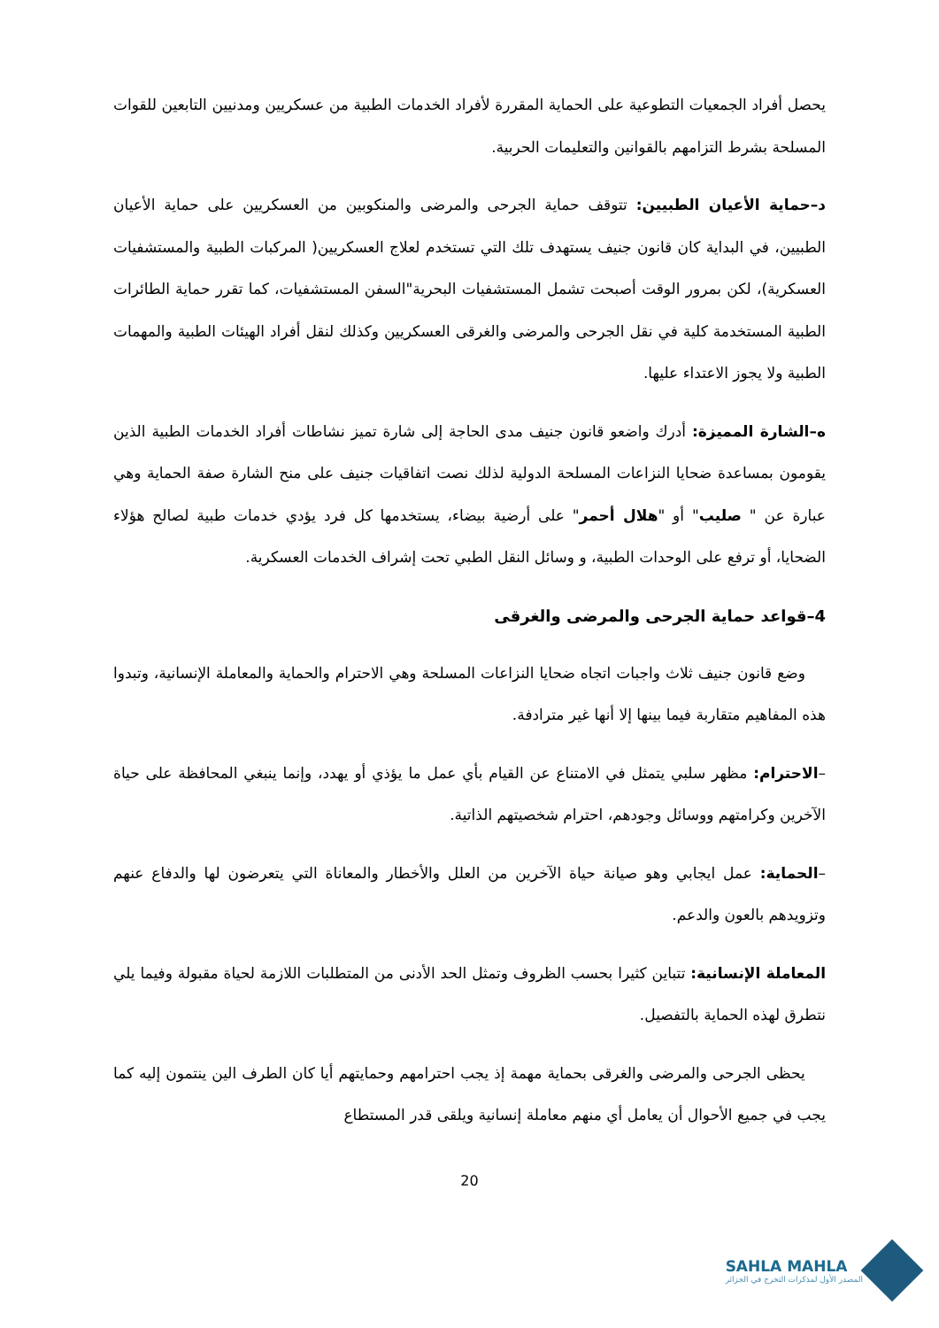يحصل أفراد الجمعيات التطوعية على الحماية المقررة لأفراد الخدمات الطبية من عسكريين ومدنيين التابعين للقوات المسلحة بشرط التزامهم بالقوانين والتعليمات الحربية.
د–حماية الأعيان الطبيين: تتوقف حماية الجرحى والمرضى والمنكوبين من العسكريين على حماية الأعيان الطبيين، في البداية كان قانون جنيف يستهدف تلك التي تستخدم لعلاج العسكريين( المركبات الطبية والمستشفيات العسكرية)، لكن بمرور الوقت أصبحت تشمل المستشفيات البحرية"السفن المستشفيات، كما تقرر حماية الطائرات الطبية المستخدمة كلية في نقل الجرحى والمرضى والغرقى العسكريين وكذلك لنقل أفراد الهيئات الطبية والمهمات الطبية ولا يجوز الاعتداء عليها.
ه–الشارة المميزة: أدرك واضعو قانون جنيف مدى الحاجة إلى شارة تميز نشاطات أفراد الخدمات الطبية الذين يقومون بمساعدة ضحايا النزاعات المسلحة الدولية لذلك نصت اتفاقيات جنيف على منح الشارة صفة الحماية وهي عبارة عن " صليب" أو "هلال أحمر" على أرضية بيضاء، يستخدمها كل فرد يؤدي خدمات طبية لصالح هؤلاء الضحايا، أو ترفع على الوحدات الطبية، و وسائل النقل الطبي تحت إشراف الخدمات العسكرية.
4–قواعد حماية الجرحى والمرضى والغرقى
وضع قانون جنيف ثلاث واجبات اتجاه ضحايا النزاعات المسلحة وهي الاحترام والحماية والمعاملة الإنسانية، وتبدوا هذه المفاهيم متقاربة فيما بينها إلا أنها غير مترادفة.
–الاحترام: مظهر سلبي يتمثل في الامتناع عن القيام بأي عمل ما يؤذي أو يهدد، وإنما ينبغي المحافظة على حياة الآخرين وكرامتهم ووسائل وجودهم، احترام شخصيتهم الذاتية.
–الحماية: عمل ايجابي وهو صيانة حياة الآخرين من العلل والأخطار والمعاناة التي يتعرضون لها والدفاع عنهم وتزويدهم بالعون والدعم.
المعاملة الإنسانية: تتباين كثيرا بحسب الظروف وتمثل الحد الأدنى من المتطلبات اللازمة لحياة مقبولة وفيما يلي نتطرق لهذه الحماية بالتفصيل.
يحظى الجرحى والمرضى والغرقى بحماية مهمة إذ يجب احترامهم وحمايتهم أيا كان الطرف الين ينتمون إليه كما يجب في جميع الأحوال أن يعامل أي منهم معاملة إنسانية ويلقى قدر المستطاع
20
SAHLA MAHLA
المصدر الأول لمذكرات التخرج في الجزائر